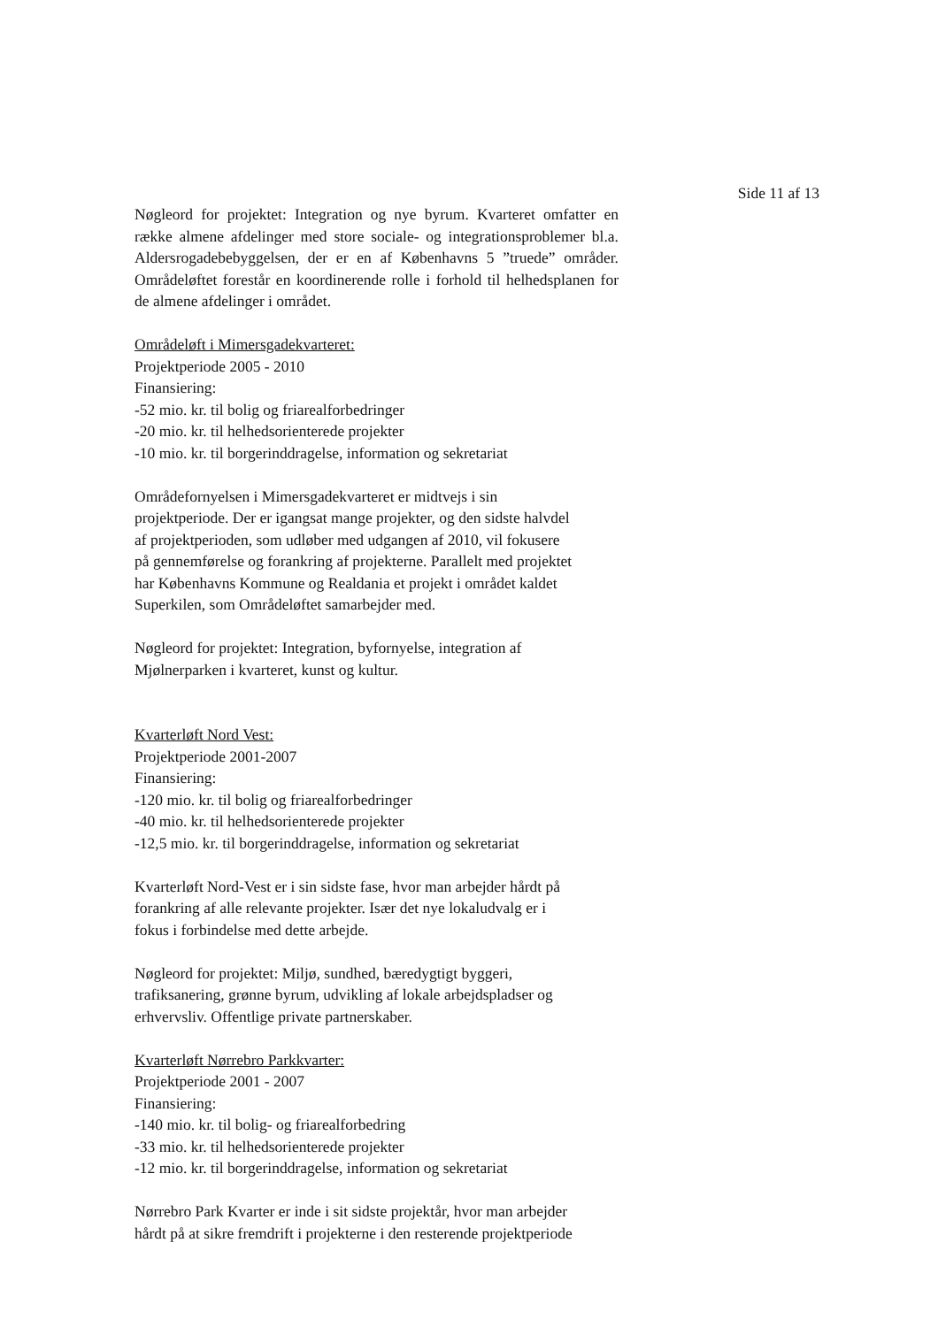Side 11 af 13
Nøgleord for projektet: Integration og nye byrum. Kvarteret omfatter en række almene afdelinger med store sociale- og integrationsproblemer bl.a. Aldersrogadebebyggelsen, der er en af Københavns 5 ”truede” områder. Områdeløftet forestår en koordinerende rolle i forhold til helhedsplanen for de almene afdelinger i området.
Områdeløft i Mimersgadekvarteret:
Projektperiode 2005 - 2010
Finansiering:
-52 mio. kr. til bolig og friarealforbedringer
-20 mio. kr. til helhedsorienterede projekter
-10 mio. kr. til borgerinddragelse, information og sekretariat
Områdefornyelsen i Mimersgadekvarteret er midtvejs i sin
projektperiode. Der er igangsat mange projekter, og den sidste halvdel
af projektperioden, som udløber med udgangen af 2010, vil fokusere
på gennemførelse og forankring af projekterne. Parallelt med projektet
har Københavns Kommune og Realdania et projekt i området kaldet
Superkilen, som Områdeløftet samarbejder med.
Nøgleord for projektet: Integration, byfornyelse, integration af
Mjølnerparken i kvarteret, kunst og kultur.
Kvarterløft Nord Vest:
Projektperiode 2001-2007
Finansiering:
-120 mio. kr. til bolig og friarealforbedringer
-40 mio. kr. til helhedsorienterede projekter
-12,5 mio. kr. til borgerinddragelse, information og sekretariat
Kvarterløft Nord-Vest er i sin sidste fase, hvor man arbejder hårdt på
forankring af alle relevante projekter. Især det nye lokaludvalg er i
fokus i forbindelse med dette arbejde.
Nøgleord for projektet: Miljø, sundhed, bæredygtigt byggeri,
trafiksanering, grønne byrum, udvikling af lokale arbejdspladser og
erhvervsliv. Offentlige private partnerskaber.
Kvarterløft Nørrebro Parkkvarter:
Projektperiode 2001 - 2007
Finansiering:
-140 mio. kr. til bolig- og friarealforbedring
-33 mio. kr. til helhedsorienterede projekter
-12 mio. kr. til borgerinddragelse, information og sekretariat
Nørrebro Park Kvarter er inde i sit sidste projektår, hvor man arbejder
hårdt på at sikre fremdrift i projekterne i den resterende projektperiode